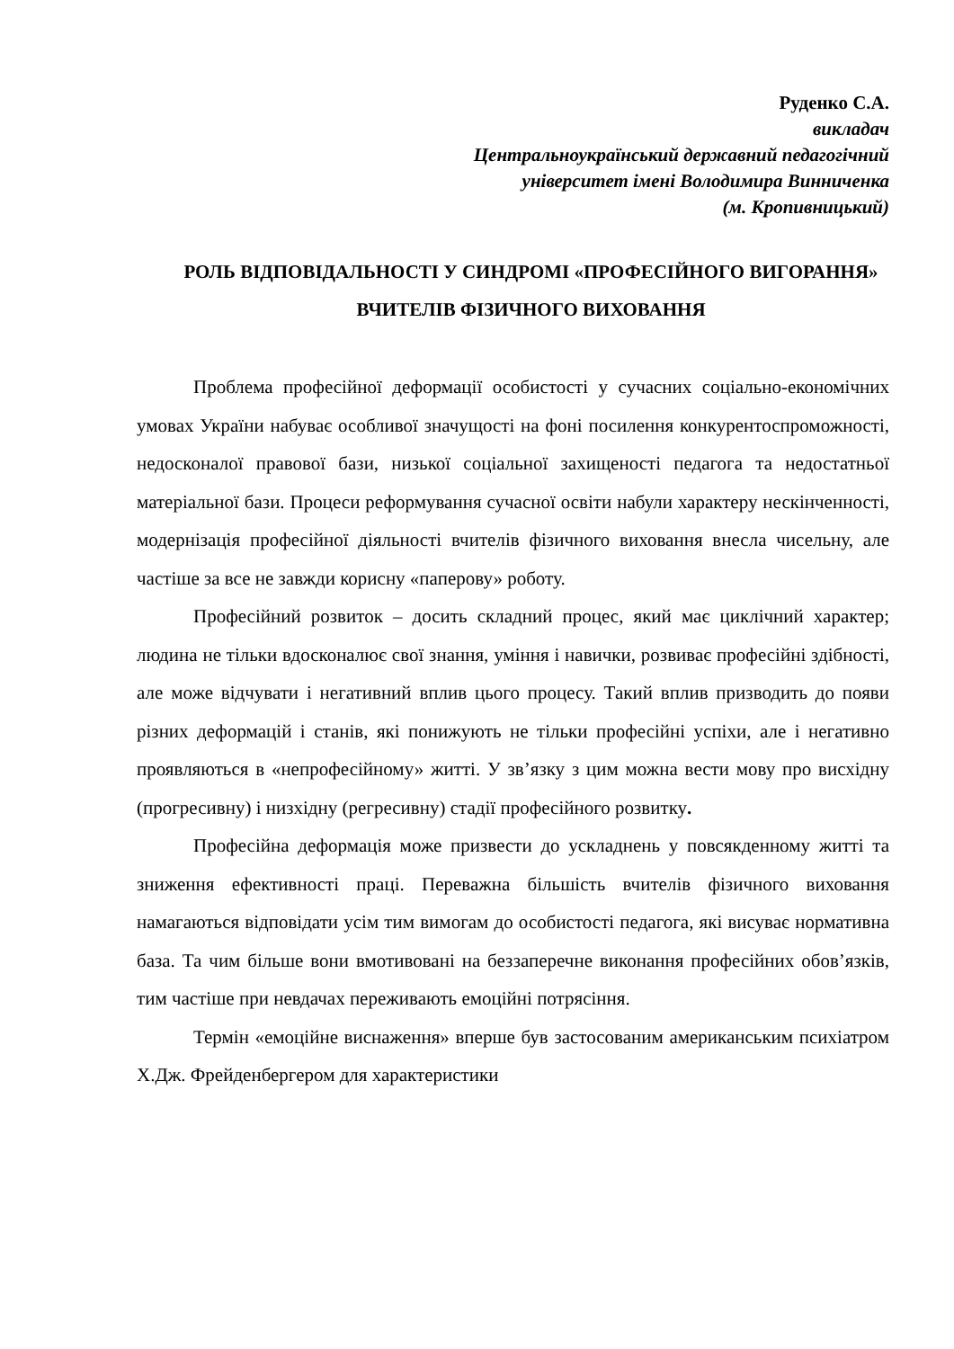Руденко С.А.
викладач
Центральноукраїнський державний педагогічний
університет імені Володимира Винниченка
(м. Кропивницький)
РОЛЬ ВІДПОВІДАЛЬНОСТІ У СИНДРОМІ «ПРОФЕСІЙНОГО ВИГОРАННЯ» ВЧИТЕЛІВ ФІЗИЧНОГО ВИХОВАННЯ
Проблема професійної деформації особистості у сучасних соціально-економічних умовах України набуває особливої значущості на фоні посилення конкурентоспроможності, недосконалої правової бази, низької соціальної захищеності педагога та недостатньої матеріальної бази. Процеси реформування сучасної освіти набули характеру нескінченності, модернізація професійної діяльності вчителів фізичного виховання внесла чисельну, але частіше за все не завжди корисну «паперову» роботу.
Професійний розвиток – досить складний процес, який має циклічний характер; людина не тільки вдосконалює свої знання, уміння і навички, розвиває професійні здібності, але може відчувати і негативний вплив цього процесу. Такий вплив призводить до появи різних деформацій і станів, які понижують не тільки професійні успіхи, але і негативно проявляються в «непрофесійному» житті. У зв’язку з цим можна вести мову про висхідну (прогресивну) і низхідну (регресивну) стадії професійного розвитку.
Професійна деформація може призвести до ускладнень у повсякденному житті та зниження ефективності праці. Переважна більшість вчителів фізичного виховання намагаються відповідати усім тим вимогам до особистості педагога, які висуває нормативна база. Та чим більше вони вмотивовані на беззаперечне виконання професійних обов’язків, тим частіше при невдачах переживають емоційні потрясіння.
Термін «емоційне виснаження» вперше був застосованим американським психіатром Х.Дж. Фрейденбергером для характеристики